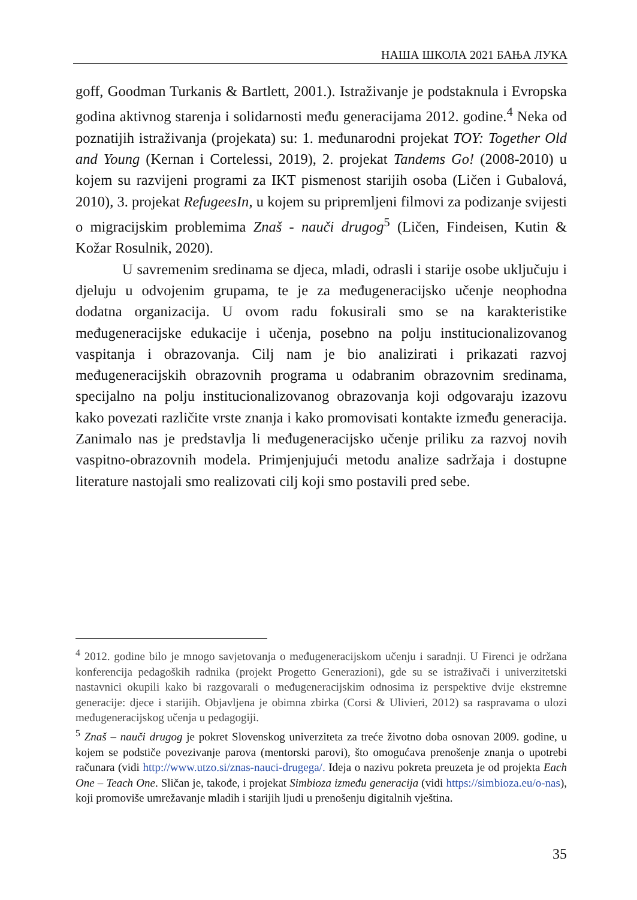НАША ШКОЛА 2021 БАЊА ЛУКА
goff, Goodman Turkanis & Bartlett, 2001.). Istraživanje je podstaknula i Evropska godina aktivnog starenja i solidarnosti među generacijama 2012. godine.<sup>4</sup> Neka od poznatijih istraživanja (projekata) su: 1. međunarodni projekat TOY: Together Old and Young (Kernan i Cortelessi, 2019), 2. projekat Tandems Go! (2008-2010) u kojem su razvijeni programi za IKT pismenost starijih osoba (Ličen i Gubalová, 2010), 3. projekat RefugeesIn, u kojem su pripremljeni filmovi za podizanje svijesti o migracijskim problemima Znaš - nauči drugog<sup>5</sup> (Ličen, Findeisen, Kutin & Kožar Rosulnik, 2020).
U savremenim sredinama se djeca, mladi, odrasli i starije osobe uključuju i djeluju u odvojenim grupama, te je za međugeneracijsko učenje neophodna dodatna organizacija. U ovom radu fokusirali smo se na karakteristike međugeneracijske edukacije i učenja, posebno na polju institucionalizovanog vaspitanja i obrazovanja. Cilj nam je bio analizirati i prikazati razvoj međugeneracijskih obrazovnih programa u odabranim obrazovnim sredinama, specijalno na polju institucionalizovanog obrazovanja koji odgovaraju izazovu kako povezati različite vrste znanja i kako promovisati kontakte između generacija. Zanimalo nas je predstavlja li međugeneracijsko učenje priliku za razvoj novih vaspitno-obrazovnih modela. Primjenjujući metodu analize sadržaja i dostupne literature nastojali smo realizovati cilj koji smo postavili pred sebe.
<sup>4</sup> 2012. godine bilo je mnogo savjetovanja o međugeneracijskom učenju i saradnji. U Firenci je održana konferencija pedagoških radnika (projekt Progetto Generazioni), gde su se istraživači i univerzitetski nastavnici okupili kako bi razgovarali o međugeneracijskim odnosima iz perspektive dvije ekstremne generacije: djece i starijih. Objavljena je obimna zbirka (Corsi & Ulivieri, 2012) sa raspravama o ulozi međugeneracijskog učenja u pedagogiji.
<sup>5</sup> Znaš – nauči drugog je pokret Slovenskog univerziteta za treće životno doba osnovan 2009. godine, u kojem se podstiče povezivanje parova (mentorski parovi), što omogućava prenošenje znanja o upotrebi računara (vidi http://www.utzo.si/znas-nauci-drugega/. Ideja o nazivu pokreta preuzeta je od projekta Each One – Teach One. Sličan je, takođe, i projekat Simbioza između generacija (vidi https://simbioza.eu/o-nas), koji promoviše umrežavanje mladih i starijih ljudi u prenošenju digitalnih vještina.
35